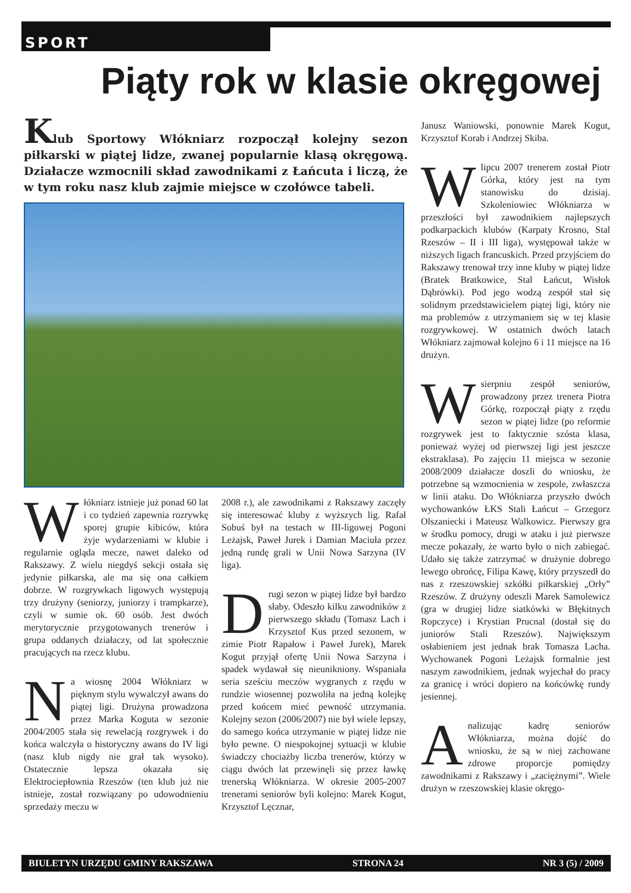SPORT
Piąty rok w klasie okręgowej
Klub Sportowy Włókniarz rozpoczął kolejny sezon piłkarski w piątej lidze, zwanej popularnie klasą okręgową. Działacze wzmocnili skład zawodnikami z Łańcuta i liczą, że w tym roku nasz klub zajmie miejsce w czołówce tabeli.
Włókniarz istnieje już ponad 60 lat i co tydzień zapewnia rozrywkę sporej grupie kibiców, która żyje wydarzeniami w klubie i regularnie ogląda mecze, nawet daleko od Rakszawy. Z wielu niegdyś sekcji ostała się jedynie piłkarska, ale ma się ona całkiem dobrze. W rozgrywkach ligowych występują trzy drużyny (seniorzy, juniorzy i trampkarze), czyli w sumie ok. 60 osób. Jest dwóch merytorycznie przygotowanych trenerów i grupa oddanych działaczy, od lat społecznie pracujących na rzecz klubu.
Na wiosnę 2004 Włókniarz w pięknym stylu wywalczył awans do piątej ligi. Drużyna prowadzona przez Marka Koguta w sezonie 2004/2005 stała się rewelacją rozgrywek i do końca walczyła o historyczny awans do IV ligi (nasz klub nigdy nie grał tak wysoko). Ostatecznie lepsza okazała się Elektrociepłownia Rzeszów (ten klub już nie istnieje, został rozwiązany po udowodnieniu sprzedaży meczu w
2008 r.), ale zawodnikami z Rakszawy zaczęły się interesować kluby z wyższych lig. Rafał Sobuś był na testach w III-ligowej Pogoni Leżajsk, Paweł Jurek i Damian Maciuła przez jedną rundę grali w Unii Nowa Sarzyna (IV liga).
Drugi sezon w piątej lidze był bardzo słaby. Odeszło kilku zawodników z pierwszego składu (Tomasz Lach i Krzysztof Kus przed sezonem, w zimie Piotr Rapałow i Paweł Jurek), Marek Kogut przyjął ofertę Unii Nowa Sarzyna i spadek wydawał się nieunikniony. Wspaniała seria sześciu meczów wygranych z rzędu w rundzie wiosennej pozwoliła na jedną kolejkę przed końcem mieć pewność utrzymania. Kolejny sezon (2006/2007) nie był wiele lepszy, do samego końca utrzymanie w piątej lidze nie było pewne. O niespokojnej sytuacji w klubie świadczy chociażby liczba trenerów, którzy w ciągu dwóch lat przewinęli się przez ławkę trenerską Włókniarza. W okresie 2005-2007 trenerami seniorów byli kolejno: Marek Kogut, Krzysztof Lęcznar,
Janusz Waniowski, ponownie Marek Kogut, Krzysztof Korab i Andrzej Skiba.
W lipcu 2007 trenerem został Piotr Górka, który jest na tym stanowisku do dzisiaj. Szkoleniowiec Włókniarza w przeszłości był zawodnikiem najlepszych podkarpackich klubów (Karpaty Krosno, Stal Rzeszów – II i III liga), występował także w niższych ligach francuskich. Przed przyjściem do Rakszawy trenował trzy inne kluby w piątej lidze (Bratek Bratkowice, Stal Łańcut, Wisłok Dąbrówki). Pod jego wodzą zespół stał się solidnym przedstawicielem piątej ligi, który nie ma problemów z utrzymaniem się w tej klasie rozgrywkowej. W ostatnich dwóch latach Włókniarz zajmował kolejno 6 i 11 miejsce na 16 drużyn.
W sierpniu zespół seniorów, prowadzony przez trenera Piotra Górkę, rozpoczął piąty z rzędu sezon w piątej lidze (po reformie rozgrywek jest to faktycznie szósta klasa, ponieważ wyżej od pierwszej ligi jest jeszcze ekstraklasa). Po zajęciu 11 miejsca w sezonie 2008/2009 działacze doszli do wniosku, że potrzebne są wzmocnienia w zespole, zwłaszcza w linii ataku. Do Włókniarza przyszło dwóch wychowanków ŁKS Stali Łańcut – Grzegorz Olszaniecki i Mateusz Walkowicz. Pierwszy gra w środku pomocy, drugi w ataku i już pierwsze mecze pokazały, że warto było o nich zabiegać. Udało się także zatrzymać w drużynie dobrego lewego obrońcę, Filipa Kawę, który przyszedł do nas z rzeszowskiej szkółki piłkarskiej „Orły” Rzeszów. Z drużyny odeszli Marek Samolewicz (gra w drugiej lidze siatkówki w Błękitnych Ropczyce) i Krystian Prucnal (dostał się do juniorów Stali Rzeszów). Największym osłabieniem jest jednak brak Tomasza Lacha. Wychowanek Pogoni Leżajsk formalnie jest naszym zawodnikiem, jednak wyjechał do pracy za granicę i wróci dopiero na końcówkę rundy jesiennej.
Analizując kadrę seniorów Włókniarza, można dojść do wniosku, że są w niej zachowane zdrowe proporcje pomiędzy zawodnikami z Rakszawy i „zaciężnymi”. Wiele drużyn w rzeszowskiej klasie okręgo-
BIULETYN URZĘDU GMINY RAKSZAWA STRONA 24 NR 3 (5) / 2009